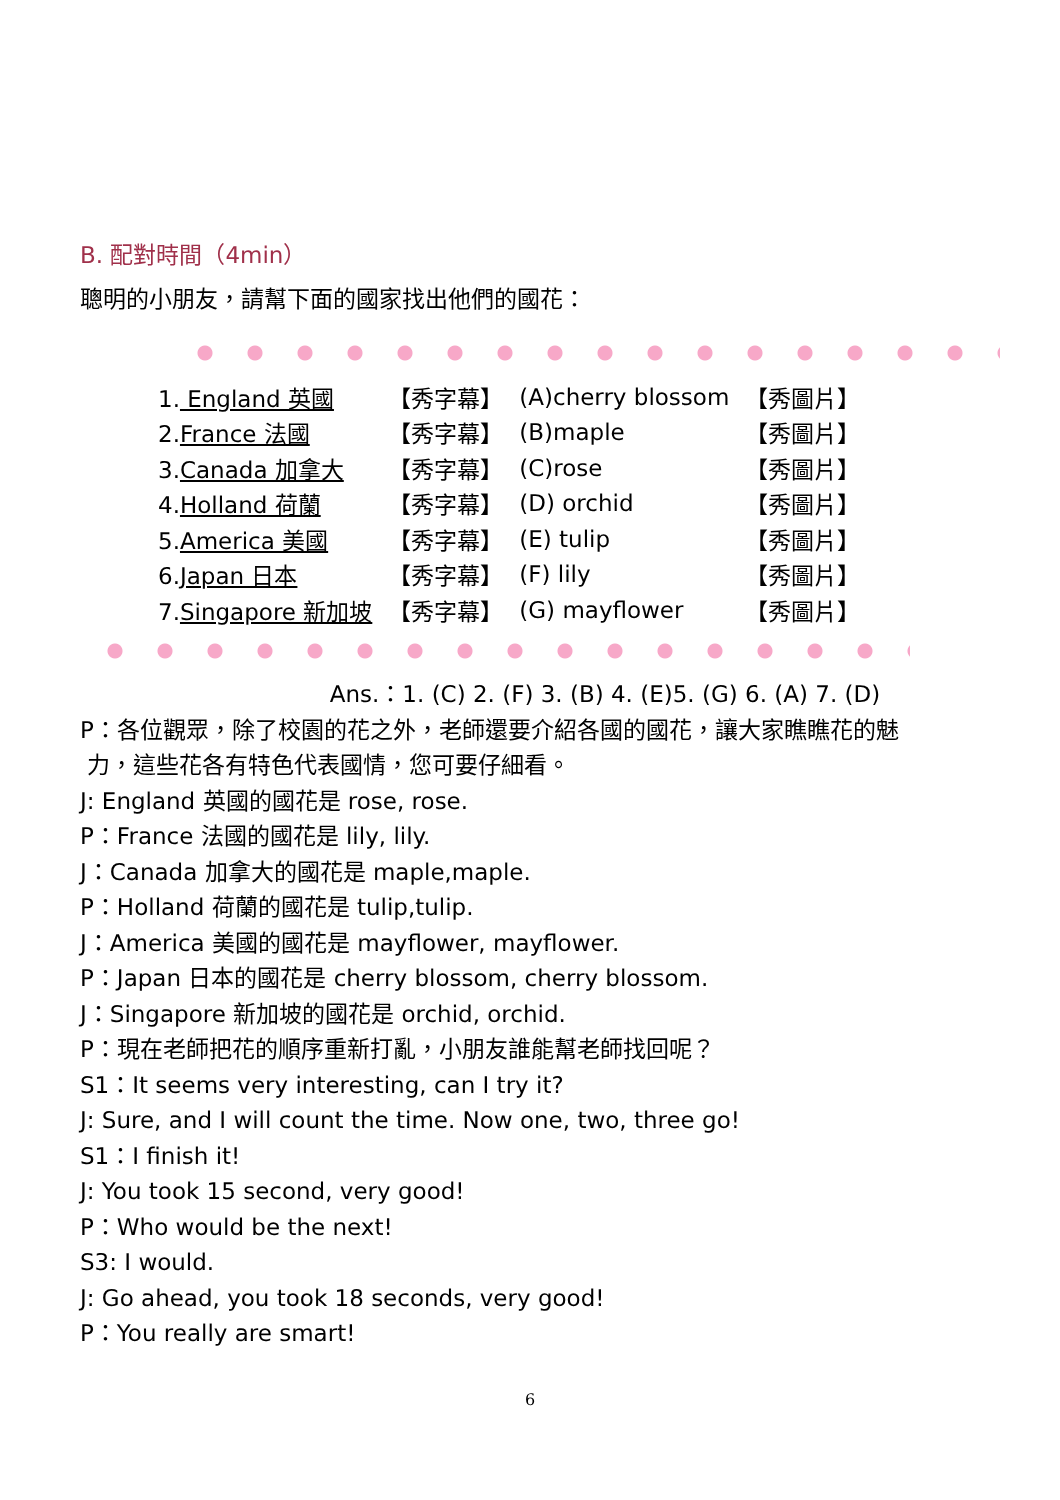B. 配對時間（4min）
聰明的小朋友，請幫下面的國家找出他們的國花：
| 1. England 英國 | 【秀字幕】 | (A)cherry blossom | 【秀圖片】 |
| 2. France 法國 | 【秀字幕】 | (B)maple | 【秀圖片】 |
| 3. Canada 加拿大 | 【秀字幕】 | (C)rose | 【秀圖片】 |
| 4. Holland 荷蘭 | 【秀字幕】 | (D) orchid | 【秀圖片】 |
| 5. America 美國 | 【秀字幕】 | (E) tulip | 【秀圖片】 |
| 6. Japan 日本 | 【秀字幕】 | (F) lily | 【秀圖片】 |
| 7. Singapore 新加坡 | 【秀字幕】 | (G) mayflower | 【秀圖片】 |
Ans.：1. (C) 2. (F) 3. (B) 4. (E)5. (G) 6. (A) 7. (D)
P：各位觀眾，除了校園的花之外，老師還要介紹各國的國花，讓大家瞧瞧花的魅
力，這些花各有特色代表國情，您可要仔細看。
J: England 英國的國花是 rose, rose.
P：France 法國的國花是 lily, lily.
J：Canada 加拿大的國花是 maple,maple.
P：Holland 荷蘭的國花是 tulip,tulip.
J：America 美國的國花是 mayflower, mayflower.
P：Japan 日本的國花是 cherry blossom, cherry blossom.
J：Singapore 新加坡的國花是 orchid, orchid.
P：現在老師把花的順序重新打亂，小朋友誰能幫老師找回呢？
S1：It seems very interesting, can I try it?
J: Sure, and I will count the time. Now one, two, three go!
S1：I finish it!
J: You took 15 second, very good!
P：Who would be the next!
S3: I would.
J: Go ahead, you took 18 seconds, very good!
P：You really are smart!
6